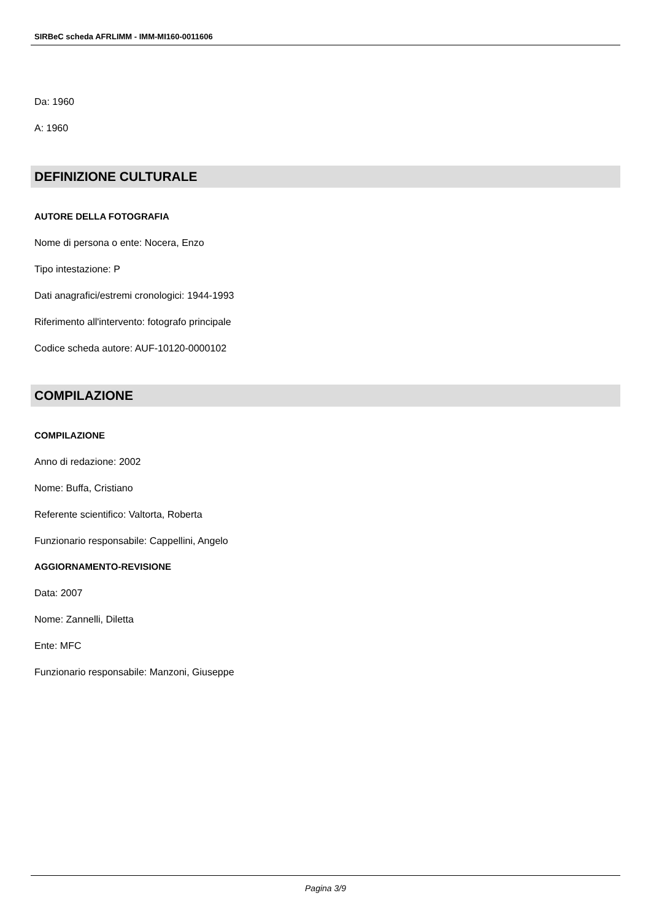SIRBeC scheda AFRLIMM - IMM-MI160-0011606
Da: 1960
A: 1960
DEFINIZIONE CULTURALE
AUTORE DELLA FOTOGRAFIA
Nome di persona o ente: Nocera, Enzo
Tipo intestazione: P
Dati anagrafici/estremi cronologici: 1944-1993
Riferimento all'intervento: fotografo principale
Codice scheda autore: AUF-10120-0000102
COMPILAZIONE
COMPILAZIONE
Anno di redazione: 2002
Nome: Buffa, Cristiano
Referente scientifico: Valtorta, Roberta
Funzionario responsabile: Cappellini, Angelo
AGGIORNAMENTO-REVISIONE
Data: 2007
Nome: Zannelli, Diletta
Ente: MFC
Funzionario responsabile: Manzoni, Giuseppe
Pagina 3/9